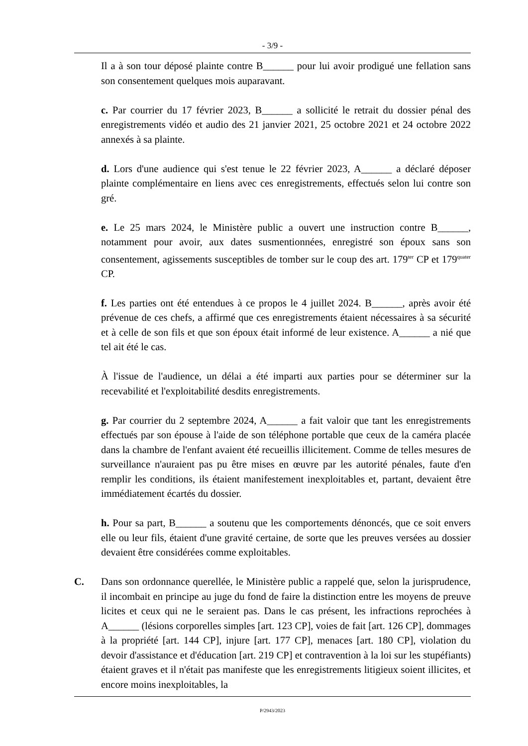- 3/9 -
Il a à son tour déposé plainte contre B______ pour lui avoir prodigué une fellation sans son consentement quelques mois auparavant.
c. Par courrier du 17 février 2023, B______ a sollicité le retrait du dossier pénal des enregistrements vidéo et audio des 21 janvier 2021, 25 octobre 2021 et 24 octobre 2022 annexés à sa plainte.
d. Lors d'une audience qui s'est tenue le 22 février 2023, A______ a déclaré déposer plainte complémentaire en liens avec ces enregistrements, effectués selon lui contre son gré.
e. Le 25 mars 2024, le Ministère public a ouvert une instruction contre B______, notamment pour avoir, aux dates susmentionnées, enregistré son époux sans son consentement, agissements susceptibles de tomber sur le coup des art. 179<sup>ter</sup> CP et 179<sup>quater</sup> CP.
f. Les parties ont été entendues à ce propos le 4 juillet 2024. B______, après avoir été prévenue de ces chefs, a affirmé que ces enregistrements étaient nécessaires à sa sécurité et à celle de son fils et que son époux était informé de leur existence. A______ a nié que tel ait été le cas.
À l'issue de l'audience, un délai a été imparti aux parties pour se déterminer sur la recevabilité et l'exploitabilité desdits enregistrements.
g. Par courrier du 2 septembre 2024, A______ a fait valoir que tant les enregistrements effectués par son épouse à l'aide de son téléphone portable que ceux de la caméra placée dans la chambre de l'enfant avaient été recueillis illicitement. Comme de telles mesures de surveillance n'auraient pas pu être mises en œuvre par les autorité pénales, faute d'en remplir les conditions, ils étaient manifestement inexploitables et, partant, devaient être immédiatement écartés du dossier.
h. Pour sa part, B______ a soutenu que les comportements dénoncés, que ce soit envers elle ou leur fils, étaient d'une gravité certaine, de sorte que les preuves versées au dossier devaient être considérées comme exploitables.
C. Dans son ordonnance querellée, le Ministère public a rappelé que, selon la jurisprudence, il incombait en principe au juge du fond de faire la distinction entre les moyens de preuve licites et ceux qui ne le seraient pas. Dans le cas présent, les infractions reprochées à A______ (lésions corporelles simples [art. 123 CP], voies de fait [art. 126 CP], dommages à la propriété [art. 144 CP], injure [art. 177 CP], menaces [art. 180 CP], violation du devoir d'assistance et d'éducation [art. 219 CP] et contravention à la loi sur les stupéfiants) étaient graves et il n'était pas manifeste que les enregistrements litigieux soient illicites, et encore moins inexploitables, la
P/2943/2023